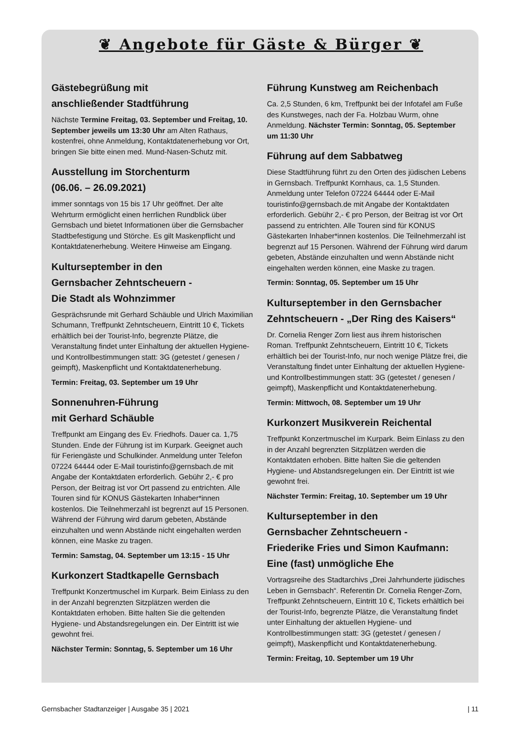❦ Angebote für Gäste & Bürger ❦
Gästebegrüßung mit
anschließender Stadtführung
Nächste Termine Freitag, 03. September und Freitag, 10. September jeweils um 13:30 Uhr am Alten Rathaus, kostenfrei, ohne Anmeldung, Kontaktdatenerhebung vor Ort, bringen Sie bitte einen med. Mund-Nasen-Schutz mit.
Ausstellung im Storchenturm
(06.06. – 26.09.2021)
immer sonntags von 15 bis 17 Uhr geöffnet. Der alte Wehrturm ermöglicht einen herrlichen Rundblick über Gernsbach und bietet Informationen über die Gernsbacher Stadtbefestigung und Störche. Es gilt Maskenpflicht und Kontaktdatenerhebung. Weitere Hinweise am Eingang.
Kulturseptember in den
Gernsbacher Zehntscheuern -
Die Stadt als Wohnzimmer
Gesprächsrunde mit Gerhard Schäuble und Ulrich Maximilian Schumann, Treffpunkt Zehntscheuern, Eintritt 10 €, Tickets erhältlich bei der Tourist-Info, begrenzte Plätze, die Veranstaltung findet unter Einhaltung der aktuellen Hygiene- und Kontrollbestimmungen statt: 3G (getestet / genesen / geimpft), Maskenpflicht und Kontaktdatenerhebung.
Termin: Freitag, 03. September um 19 Uhr
Sonnenuhren-Führung
mit Gerhard Schäuble
Treffpunkt am Eingang des Ev. Friedhofs. Dauer ca. 1,75 Stunden. Ende der Führung ist im Kurpark. Geeignet auch für Feriengäste und Schulkinder. Anmeldung unter Telefon 07224 64444 oder E-Mail touristinfo@gernsbach.de mit Angabe der Kontaktdaten erforderlich. Gebühr 2,- € pro Person, der Beitrag ist vor Ort passend zu entrichten. Alle Touren sind für KONUS Gästekarten Inhaber*innen kostenlos. Die Teilnehmerzahl ist begrenzt auf 15 Personen. Während der Führung wird darum gebeten, Abstände einzuhalten und wenn Abstände nicht eingehalten werden können, eine Maske zu tragen.
Termin: Samstag, 04. September um 13:15 - 15 Uhr
Kurkonzert Stadtkapelle Gernsbach
Treffpunkt Konzertmuschel im Kurpark. Beim Einlass zu den in der Anzahl begrenzten Sitzplätzen werden die Kontaktdaten erhoben. Bitte halten Sie die geltenden Hygiene- und Abstandsregelungen ein. Der Eintritt ist wie gewohnt frei.
Nächster Termin: Sonntag, 5. September um 16 Uhr
Führung Kunstweg am Reichenbach
Ca. 2,5 Stunden, 6 km, Treffpunkt bei der Infotafel am Fuße des Kunstweges, nach der Fa. Holzbau Wurm, ohne Anmeldung. Nächster Termin: Sonntag, 05. September um 11:30 Uhr
Führung auf dem Sabbatweg
Diese Stadtführung führt zu den Orten des jüdischen Lebens in Gernsbach. Treffpunkt Kornhaus, ca. 1,5 Stunden. Anmeldung unter Telefon 07224 64444 oder E-Mail touristinfo@gernsbach.de mit Angabe der Kontaktdaten erforderlich. Gebühr 2,- € pro Person, der Beitrag ist vor Ort passend zu entrichten. Alle Touren sind für KONUS Gästekarten Inhaber*innen kostenlos. Die Teilnehmerzahl ist begrenzt auf 15 Personen. Während der Führung wird darum gebeten, Abstände einzuhalten und wenn Abstände nicht eingehalten werden können, eine Maske zu tragen.
Termin: Sonntag, 05. September um 15 Uhr
Kulturseptember in den Gernsbacher Zehntscheuern - „Der Ring des Kaisers“
Dr. Cornelia Renger Zorn liest aus ihrem historischen Roman. Treffpunkt Zehntscheuern, Eintritt 10 €, Tickets erhältlich bei der Tourist-Info, nur noch wenige Plätze frei, die Veranstaltung findet unter Einhaltung der aktuellen Hygiene- und Kontrollbestimmungen statt: 3G (getestet / genesen / geimpft), Maskenpflicht und Kontaktdatenerhebung.
Termin: Mittwoch, 08. September um 19 Uhr
Kurkonzert Musikverein Reichental
Treffpunkt Konzertmuschel im Kurpark. Beim Einlass zu den in der Anzahl begrenzten Sitzplätzen werden die Kontaktdaten erhoben. Bitte halten Sie die geltenden Hygiene- und Abstandsregelungen ein. Der Eintritt ist wie gewohnt frei.
Nächster Termin: Freitag, 10. September um 19 Uhr
Kulturseptember in den
Gernsbacher Zehntscheuern -
Friederike Fries und Simon Kaufmann: Eine (fast) unmögliche Ehe
Vortragsreihe des Stadtarchivs „Drei Jahrhunderte jüdisches Leben in Gernsbach“. Referentin Dr. Cornelia Renger-Zorn, Treffpunkt Zehntscheuern, Eintritt 10 €, Tickets erhältlich bei der Tourist-Info, begrenzte Plätze, die Veranstaltung findet unter Einhaltung der aktuellen Hygiene- und Kontrollbestimmungen statt: 3G (getestet / genesen / geimpft), Maskenpflicht und Kontaktdatenerhebung.
Termin: Freitag, 10. September um 19 Uhr
Gernsbacher Stadtanzeiger | Ausgabe 35 | 2021 | 11